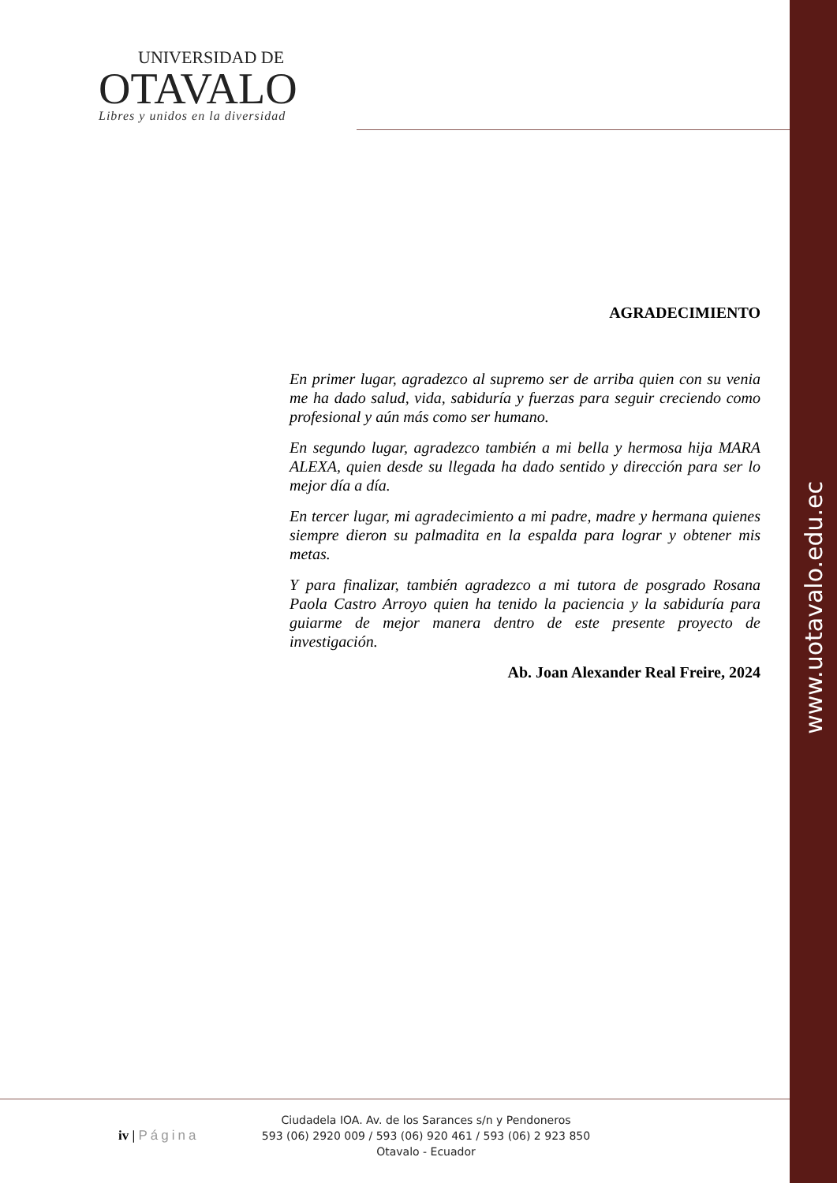www.uotavalo.edu.ec
UNIVERSIDAD DE
OTAVALO
Libres y unidos en la diversidad
AGRADECIMIENTO
En primer lugar, agradezco al supremo ser de arriba quien con su venia me ha dado salud, vida, sabiduría y fuerzas para seguir creciendo como profesional y aún más como ser humano.
En segundo lugar, agradezco también a mi bella y hermosa hija MARA ALEXA, quien desde su llegada ha dado sentido y dirección para ser lo mejor día a día.
En tercer lugar, mi agradecimiento a mi padre, madre y hermana quienes siempre dieron su palmadita en la espalda para lograr y obtener mis metas.
Y para finalizar, también agradezco a mi tutora de posgrado Rosana Paola Castro Arroyo quien ha tenido la paciencia y la sabiduría para guiarme de mejor manera dentro de este presente proyecto de investigación.
Ab. Joan Alexander Real Freire, 2024
iv | Página
Ciudadela IOA. Av. de los Sarances s/n y Pendoneros
593 (06) 2920 009 / 593 (06) 920 461 / 593 (06) 2 923 850
Otavalo - Ecuador